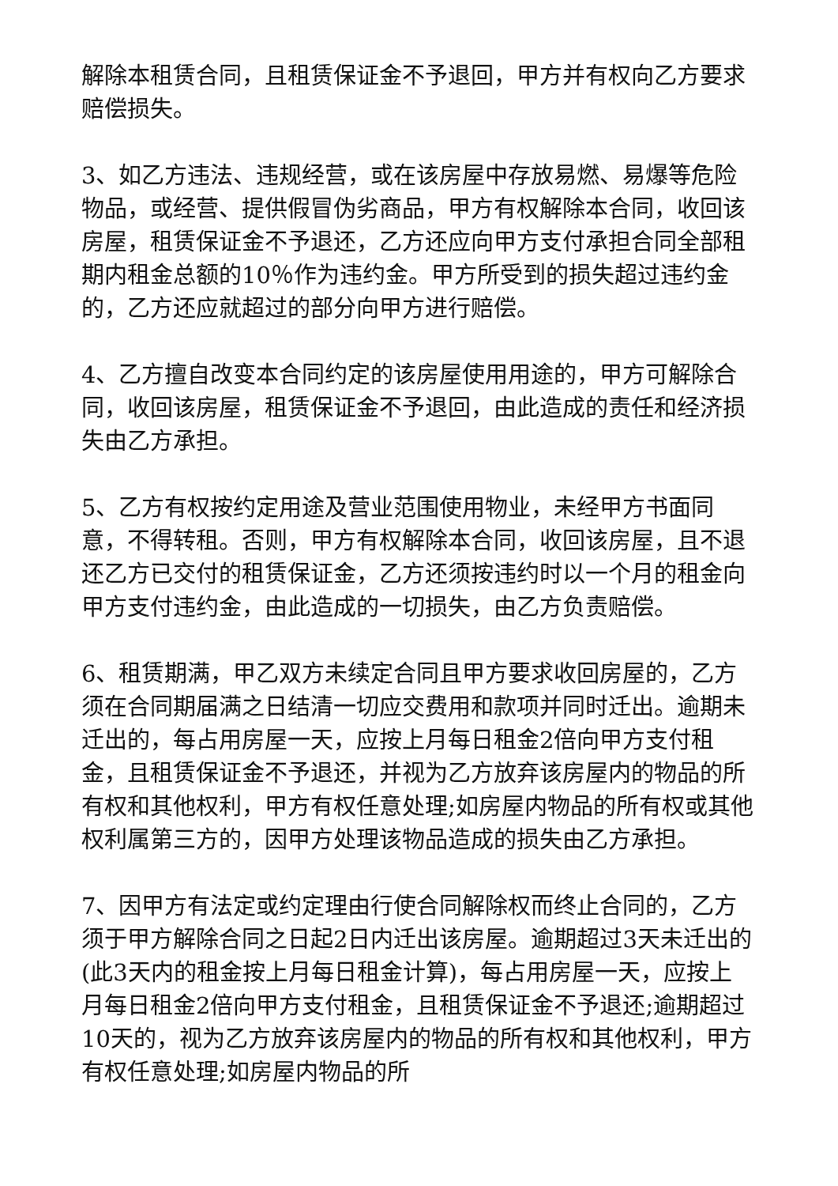解除本租赁合同，且租赁保证金不予退回，甲方并有权向乙方要求赔偿损失。
3、如乙方违法、违规经营，或在该房屋中存放易燃、易爆等危险物品，或经营、提供假冒伪劣商品，甲方有权解除本合同，收回该房屋，租赁保证金不予退还，乙方还应向甲方支付承担合同全部租期内租金总额的10％作为违约金。甲方所受到的损失超过违约金的，乙方还应就超过的部分向甲方进行赔偿。
4、乙方擅自改变本合同约定的该房屋使用用途的，甲方可解除合同，收回该房屋，租赁保证金不予退回，由此造成的责任和经济损失由乙方承担。
5、乙方有权按约定用途及营业范围使用物业，未经甲方书面同意，不得转租。否则，甲方有权解除本合同，收回该房屋，且不退还乙方已交付的租赁保证金，乙方还须按违约时以一个月的租金向甲方支付违约金，由此造成的一切损失，由乙方负责赔偿。
6、租赁期满，甲乙双方未续定合同且甲方要求收回房屋的，乙方须在合同期届满之日结清一切应交费用和款项并同时迁出。逾期未迁出的，每占用房屋一天，应按上月每日租金2倍向甲方支付租金，且租赁保证金不予退还，并视为乙方放弃该房屋内的物品的所有权和其他权利，甲方有权任意处理;如房屋内物品的所有权或其他权利属第三方的，因甲方处理该物品造成的损失由乙方承担。
7、因甲方有法定或约定理由行使合同解除权而终止合同的，乙方须于甲方解除合同之日起2日内迁出该房屋。逾期超过3天未迁出的(此3天内的租金按上月每日租金计算)，每占用房屋一天，应按上月每日租金2倍向甲方支付租金，且租赁保证金不予退还;逾期超过10天的，视为乙方放弃该房屋内的物品的所有权和其他权利，甲方有权任意处理;如房屋内物品的所